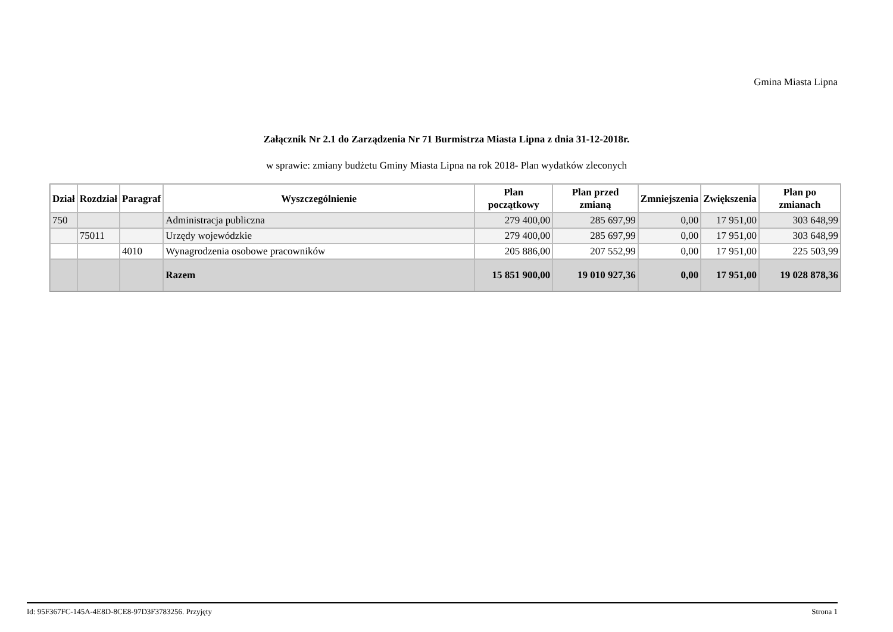Gmina Miasta Lipna
Załącznik Nr 2.1 do Zarządzenia Nr 71 Burmistrza Miasta Lipna z dnia 31-12-2018r.
w sprawie: zmiany budżetu Gminy Miasta Lipna na rok 2018- Plan wydatków zleconych
| Dział | Rozdział | Paragraf | Wyszczególnienie | Plan początkowy | Plan przed zmianą | Zmniejszenia | Zwiększenia | Plan po zmianach |
| --- | --- | --- | --- | --- | --- | --- | --- | --- |
| 750 | | | Administracja publiczna | 279 400,00 | 285 697,99 | 0,00 | 17 951,00 | 303 648,99 |
| | 75011 | | Urzędy wojewódzkie | 279 400,00 | 285 697,99 | 0,00 | 17 951,00 | 303 648,99 |
| | | 4010 | Wynagrodzenia osobowe pracowników | 205 886,00 | 207 552,99 | 0,00 | 17 951,00 | 225 503,99 |
| | | | Razem | 15 851 900,00 | 19 010 927,36 | 0,00 | 17 951,00 | 19 028 878,36 |
Id: 95F367FC-145A-4E8D-8CE8-97D3F3783256. Przyjęty Strona 1